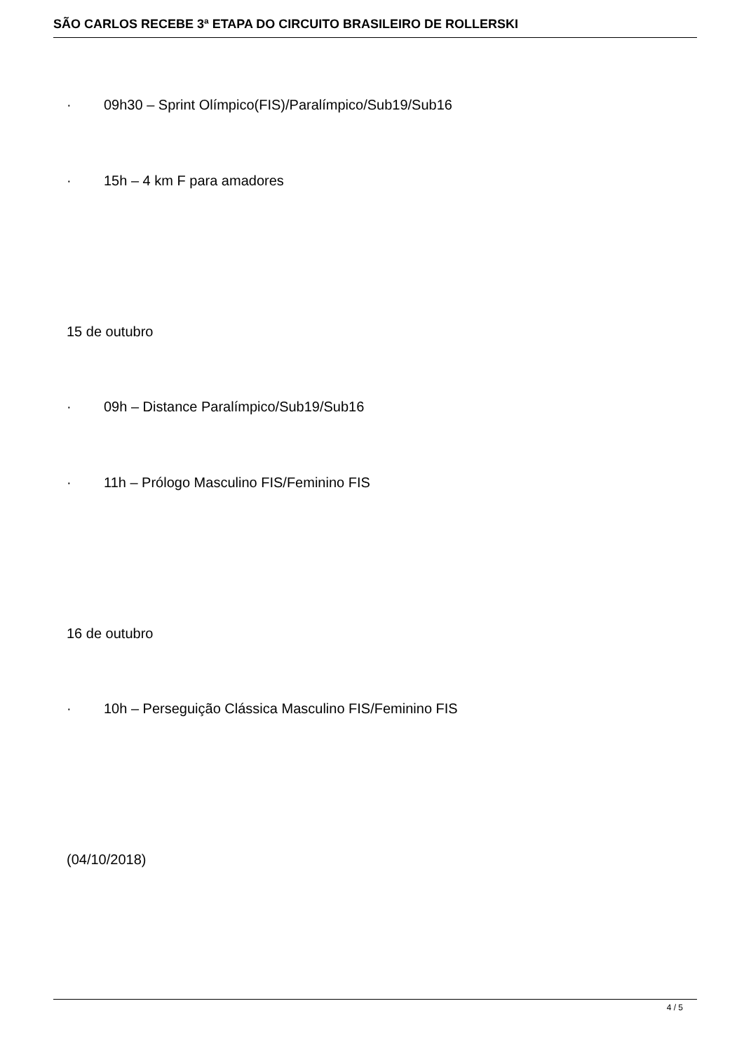SÃO CARLOS RECEBE 3ª ETAPA DO CIRCUITO BRASILEIRO DE ROLLERSKI
· 09h30 – Sprint Olímpico(FIS)/Paralímpico/Sub19/Sub16
· 15h – 4 km F para amadores
15 de outubro
· 09h – Distance Paralímpico/Sub19/Sub16
· 11h – Prólogo Masculino FIS/Feminino FIS
16 de outubro
· 10h – Perseguição Clássica Masculino FIS/Feminino FIS
(04/10/2018)
4 / 5